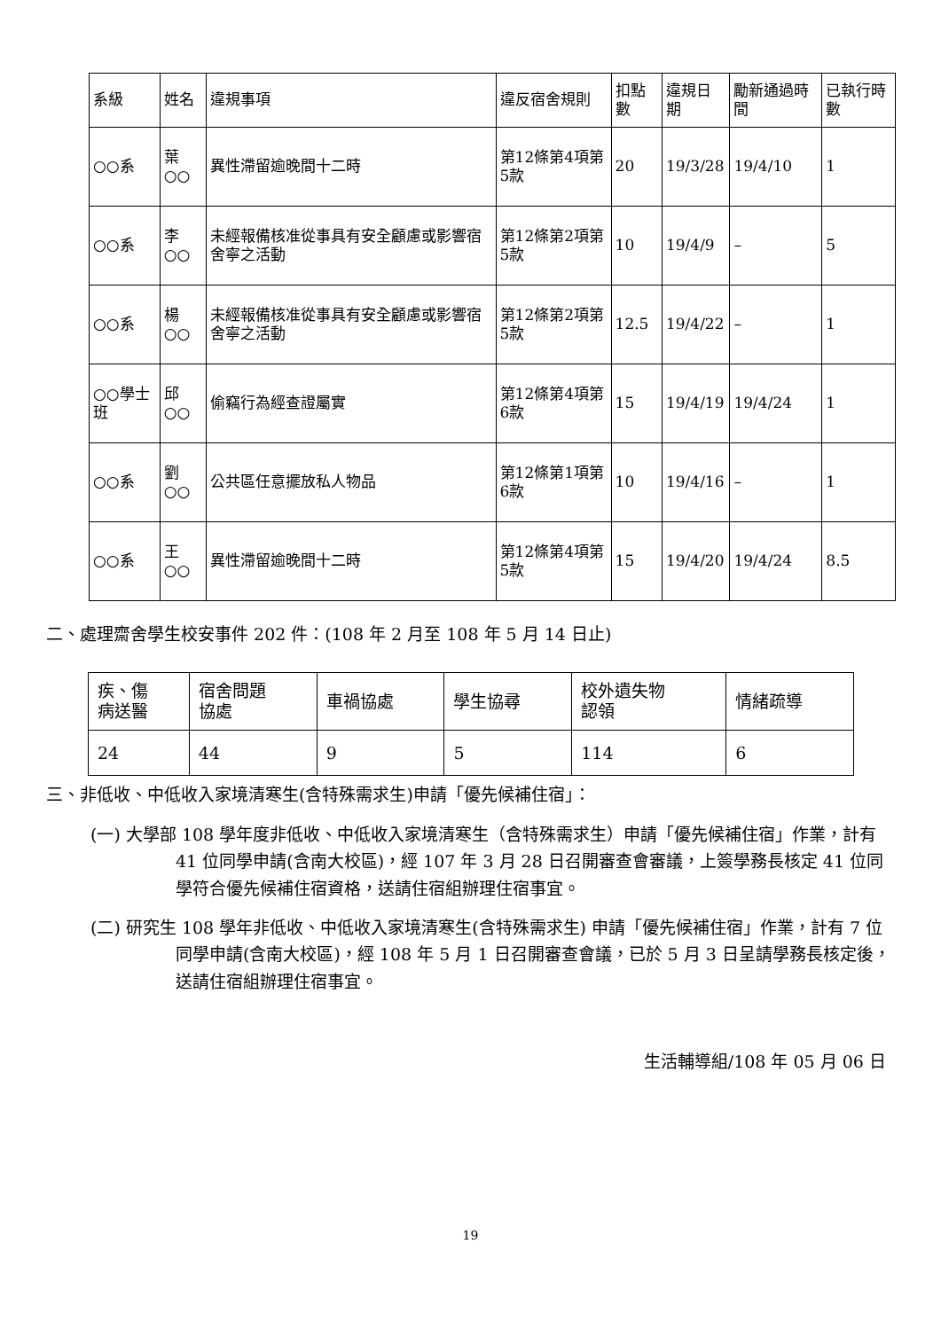| 系級 | 姓名 | 違規事項 | 違反宿舍規則 | 扣點數 | 違規日期 | 勵新通過時間 | 已執行時數 |
| --- | --- | --- | --- | --- | --- | --- | --- |
| ○○系 | 葉○○ | 異性滯留逾晚間十二時 | 第12條第4項第5款 | 20 | 19/3/28 | 19/4/10 | 1 |
| ○○系 | 李○○ | 未經報備核准從事具有安全顧慮或影響宿舍寧之活動 | 第12條第2項第5款 | 10 | 19/4/9 | – | 5 |
| ○○系 | 楊○○ | 未經報備核准從事具有安全顧慮或影響宿舍寧之活動 | 第12條第2項第5款 | 12.5 | 19/4/22 | – | 1 |
| ○○學士班 | 邱○○ | 偷竊行為經查證屬實 | 第12條第4項第6款 | 15 | 19/4/19 | 19/4/24 | 1 |
| ○○系 | 劉○○ | 公共區任意擺放私人物品 | 第12條第1項第6款 | 10 | 19/4/16 | – | 1 |
| ○○系 | 王○○ | 異性滯留逾晚間十二時 | 第12條第4項第5款 | 15 | 19/4/20 | 19/4/24 | 8.5 |
二、處理齋舍學生校安事件 202 件：(108 年 2 月至 108 年 5 月 14 日止)
| 疾、傷 病送醫 | 宿舍問題 協處 | 車禍協處 | 學生協尋 | 校外遺失物 認領 | 情緒疏導 |
| --- | --- | --- | --- | --- | --- |
| 24 | 44 | 9 | 5 | 114 | 6 |
三、非低收、中低收入家境清寒生(含特殊需求生)申請「優先候補住宿」：
(一) 大學部 108 學年度非低收、中低收入家境清寒生（含特殊需求生）申請「優先候補住宿」作業，計有 41 位同學申請(含南大校區)，經 107 年 3 月 28 日召開審查會審議，上簽學務長核定 41 位同學符合優先候補住宿資格，送請住宿組辦理住宿事宜。
(二) 研究生 108 學年非低收、中低收入家境清寒生(含特殊需求生) 申請「優先候補住宿」作業，計有 7 位同學申請(含南大校區)，經 108 年 5 月 1 日召開審查會議，已於 5 月 3 日呈請學務長核定後，送請住宿組辦理住宿事宜。
生活輔導組/108 年 05 月 06 日
19